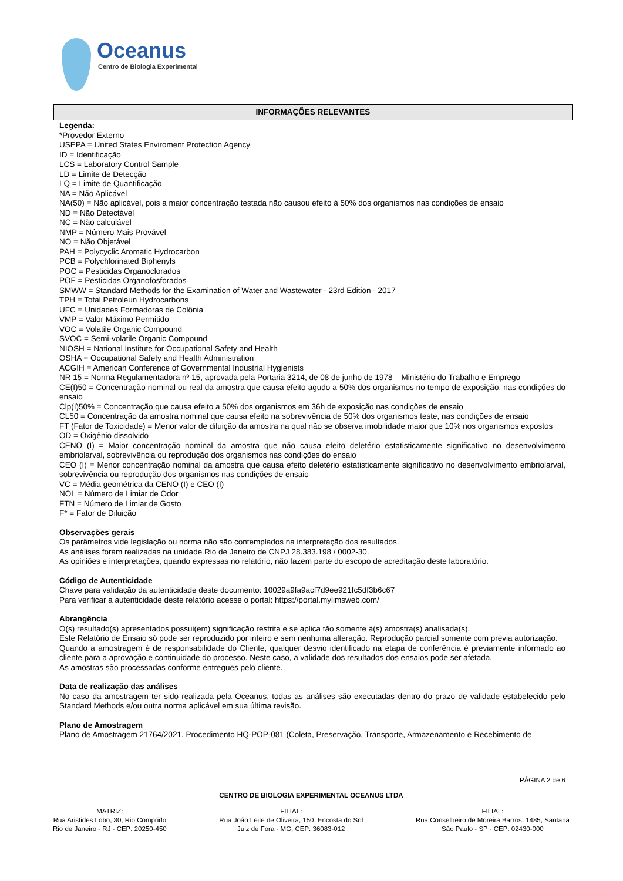Oceanus
Centro de Biologia Experimental
INFORMAÇÕES RELEVANTES
Legenda:
*Provedor Externo
USEPA = United States Enviroment Protection Agency
ID = Identificação
LCS = Laboratory Control Sample
LD = Limite de Detecção
LQ = Limite de Quantificação
NA = Não Aplicável
NA(50) = Não aplicável, pois a maior concentração testada não causou efeito à 50% dos organismos nas condições de ensaio
ND = Não Detectável
NC = Não calculável
NMP = Número Mais Provável
NO = Não Objetável
PAH = Polycyclic Aromatic Hydrocarbon
PCB = Polychlorinated Biphenyls
POC = Pesticidas Organoclorados
POF = Pesticidas Organofosforados
SMWW = Standard Methods for the Examination of Water and Wastewater - 23rd Edition - 2017
TPH = Total Petroleun Hydrocarbons
UFC = Unidades Formadoras de Colônia
VMP = Valor Máximo Permitido
VOC = Volatile Organic Compound
SVOC = Semi-volatile Organic Compound
NIOSH = National Institute for Occupational Safety and Health
OSHA = Occupational Safety and Health Administration
ACGIH = American Conference of Governmental Industrial Hygienists
NR 15 = Norma Regulamentadora nº 15, aprovada pela Portaria 3214, de 08 de junho de 1978 – Ministério do Trabalho e Emprego
CE(I)50 = Concentração nominal ou real da amostra que causa efeito agudo a 50% dos organismos no tempo de exposição, nas condições do ensaio
Clp(I)50% = Concentração que causa efeito a 50% dos organismos em 36h de exposição nas condições de ensaio
CL50 = Concentração da amostra nominal que causa efeito na sobrevivência de 50% dos organismos teste, nas condições de ensaio
FT (Fator de Toxicidade) = Menor valor de diluição da amostra na qual não se observa imobilidade maior que 10% nos organismos expostos
OD = Oxigênio dissolvido
CENO (I) = Maior concentração nominal da amostra que não causa efeito deletério estatisticamente significativo no desenvolvimento embriolarval, sobrevivência ou reprodução dos organismos nas condições do ensaio
CEO (I) = Menor concentração nominal da amostra que causa efeito deletério estatisticamente significativo no desenvolvimento embriolarval, sobrevivência ou reprodução dos organismos nas condições de ensaio
VC = Média geométrica da CENO (I) e CEO (I)
NOL = Número de Limiar de Odor
FTN = Número de Limiar de Gosto
F* = Fator de Diluição
Observações gerais
Os parâmetros vide legislação ou norma não são contemplados na interpretação dos resultados.
As análises foram realizadas na unidade Rio de Janeiro de CNPJ 28.383.198 / 0002-30.
As opiniões e interpretações, quando expressas no relatório, não fazem parte do escopo de acreditação deste laboratório.
Código de Autenticidade
Chave para validação da autenticidade deste documento: 10029a9fa9acf7d9ee921fc5df3b6c67
Para verificar a autenticidade deste relatório acesse o portal: https://portal.mylimsweb.com/
Abrangência
O(s) resultado(s) apresentados possui(em) significação restrita e se aplica tão somente à(s) amostra(s) analisada(s).
Este Relatório de Ensaio só pode ser reproduzido por inteiro e sem nenhuma alteração. Reprodução parcial somente com prévia autorização.
Quando a amostragem é de responsabilidade do Cliente, qualquer desvio identificado na etapa de conferência é previamente informado ao cliente para a aprovação e continuidade do processo. Neste caso, a validade dos resultados dos ensaios pode ser afetada.
As amostras são processadas conforme entregues pelo cliente.
Data de realização das análises
No caso da amostragem ter sido realizada pela Oceanus, todas as análises são executadas dentro do prazo de validade estabelecido pelo Standard Methods e/ou outra norma aplicável em sua última revisão.
Plano de Amostragem
Plano de Amostragem 21764/2021. Procedimento HQ-POP-081 (Coleta, Preservação, Transporte, Armazenamento e Recebimento de
PÁGINA 2 de 6
CENTRO DE BIOLOGIA EXPERIMENTAL OCEANUS LTDA
MATRIZ:
Rua Aristides Lobo, 30, Rio Comprido
Rio de Janeiro - RJ - CEP: 20250-450
FILIAL:
Rua João Leite de Oliveira, 150, Encosta do Sol
Juiz de Fora - MG, CEP: 36083-012
FILIAL:
Rua Conselheiro de Moreira Barros, 1485, Santana
São Paulo - SP - CEP: 02430-000